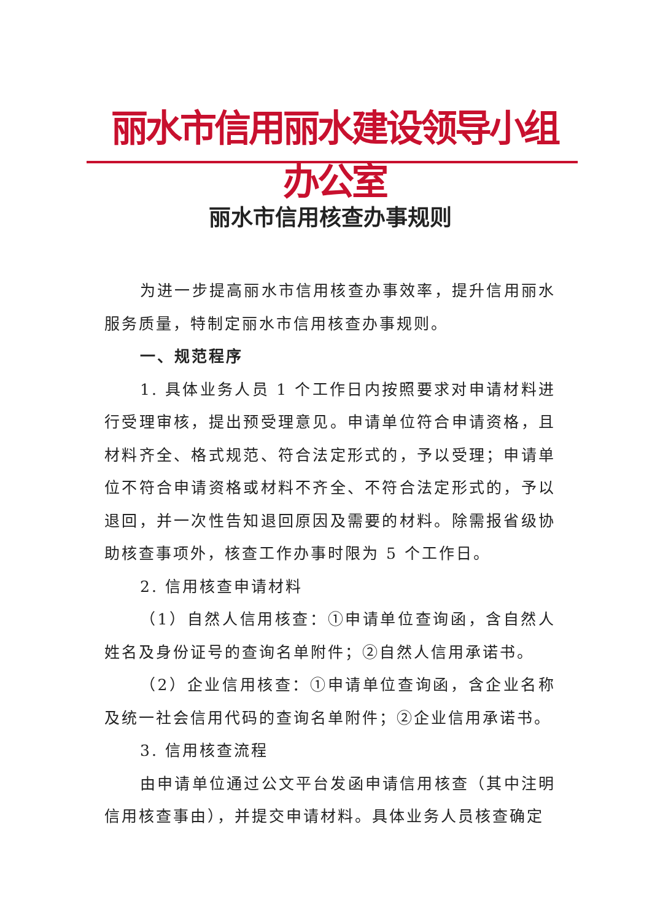丽水市信用丽水建设领导小组办公室
丽水市信用核查办事规则
为进一步提高丽水市信用核查办事效率，提升信用丽水服务质量，特制定丽水市信用核查办事规则。
一、规范程序
1. 具体业务人员 1 个工作日内按照要求对申请材料进行受理审核，提出预受理意见。申请单位符合申请资格，且材料齐全、格式规范、符合法定形式的，予以受理；申请单位不符合申请资格或材料不齐全、不符合法定形式的，予以退回，并一次性告知退回原因及需要的材料。除需报省级协助核查事项外，核查工作办事时限为 5 个工作日。
2. 信用核查申请材料
（1）自然人信用核查：①申请单位查询函，含自然人姓名及身份证号的查询名单附件；②自然人信用承诺书。
（2）企业信用核查：①申请单位查询函，含企业名称及统一社会信用代码的查询名单附件；②企业信用承诺书。
3. 信用核查流程
由申请单位通过公文平台发函申请信用核查（其中注明信用核查事由），并提交申请材料。具体业务人员核查确定